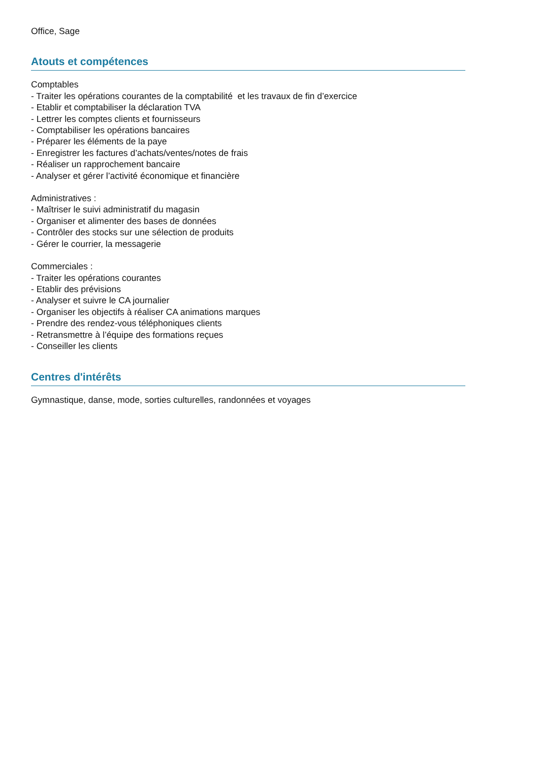Office, Sage
Atouts et compétences
Comptables
- Traiter les opérations courantes de la comptabilité et les travaux de fin d’exercice
- Etablir et comptabiliser la déclaration TVA
- Lettrer les comptes clients et fournisseurs
- Comptabiliser les opérations bancaires
- Préparer les éléments de la paye
- Enregistrer les factures d’achats/ventes/notes de frais
- Réaliser un rapprochement bancaire
- Analyser et gérer l’activité économique et financière
Administratives :
- Maîtriser le suivi administratif du magasin
- Organiser et alimenter des bases de données
- Contrôler des stocks sur une sélection de produits
- Gérer le courrier, la messagerie
Commerciales :
- Traiter les opérations courantes
- Etablir des prévisions
- Analyser et suivre le CA journalier
- Organiser les objectifs à réaliser CA animations marques
- Prendre des rendez-vous téléphoniques clients
- Retransmettre à l’équipe des formations reçues
- Conseiller les clients
Centres d'intérêts
Gymnastique, danse, mode, sorties culturelles, randonnées et voyages